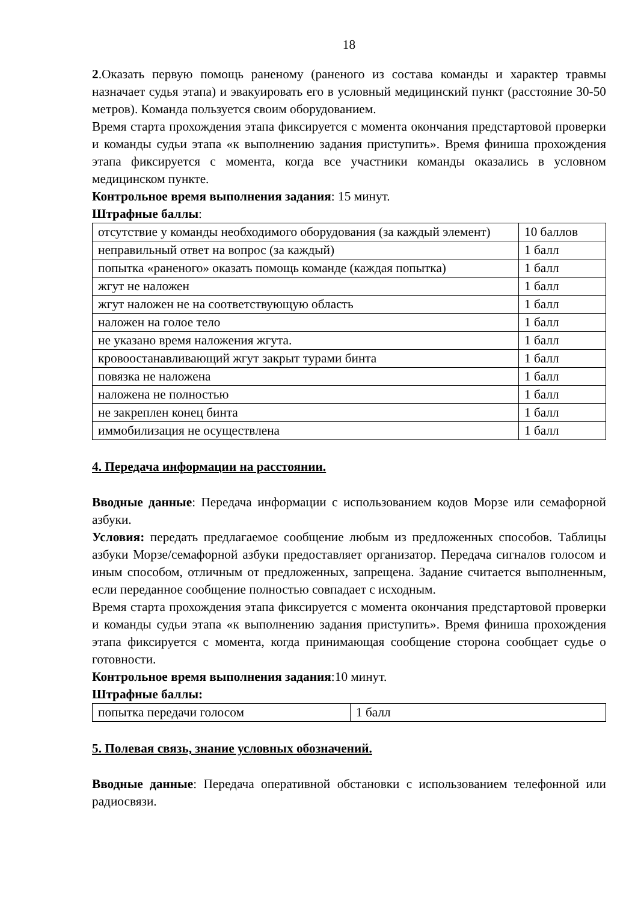18
2.Оказать первую помощь раненому (раненого из состава команды и характер травмы назначает судья этапа) и эвакуировать его в условный медицинский пункт (расстояние 30-50 метров). Команда пользуется своим оборудованием.
Время старта прохождения этапа фиксируется с момента окончания предстартовой проверки и команды судьи этапа «к выполнению задания приступить». Время финиша прохождения этапа фиксируется с момента, когда все участники команды оказались в условном медицинском пункте.
Контрольное время выполнения задания: 15 минут.
Штрафные баллы:
| отсутствие у команды необходимого оборудования (за каждый элемент) | 10 баллов |
| неправильный ответ на вопрос (за каждый) | 1 балл |
| попытка «раненого» оказать помощь команде (каждая попытка) | 1 балл |
| жгут не наложен | 1 балл |
| жгут наложен не на соответствующую область | 1 балл |
| наложен на голое тело | 1 балл |
| не указано время наложения жгута. | 1 балл |
| кровоостанавливающий жгут закрыт турами бинта | 1 балл |
| повязка не наложена | 1 балл |
| наложена не полностью | 1 балл |
| не закреплен конец бинта | 1 балл |
| иммобилизация не осуществлена | 1 балл |
4. Передача информации на расстоянии.
Вводные данные: Передача информации с использованием кодов Морзе или семафорной азбуки.
Условия: передать предлагаемое сообщение любым из предложенных способов. Таблицы азбуки Морзе/семафорной азбуки предоставляет организатор. Передача сигналов голосом и иным способом, отличным от предложенных, запрещена. Задание считается выполненным, если переданное сообщение полностью совпадает с исходным.
Время старта прохождения этапа фиксируется с момента окончания предстартовой проверки и команды судьи этапа «к выполнению задания приступить». Время финиша прохождения этапа фиксируется с момента, когда принимающая сообщение сторона сообщает судье о готовности.
Контрольное время выполнения задания:10 минут.
Штрафные баллы:
| попытка передачи голосом | 1 балл |
5. Полевая связь, знание условных обозначений.
Вводные данные: Передача оперативной обстановки с использованием телефонной или радиосвязи.